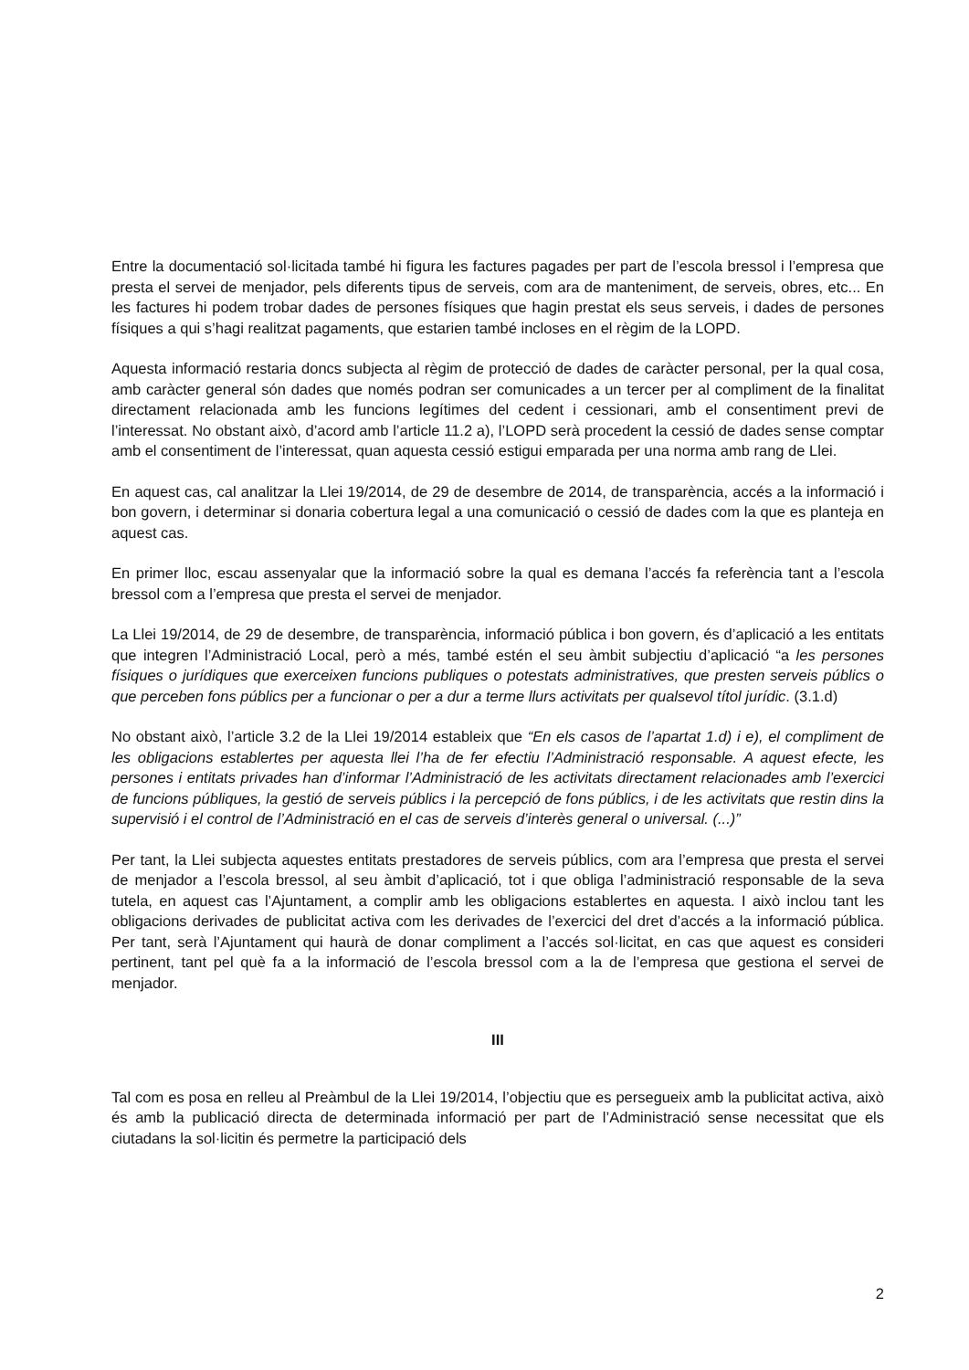Entre la documentació sol·licitada també hi figura les factures pagades per part de l’escola bressol i l’empresa que presta el servei de menjador, pels diferents tipus de serveis, com ara de manteniment, de serveis, obres, etc... En les factures hi podem trobar dades de persones físiques que hagin prestat els seus serveis, i dades de persones físiques a qui s’hagi realitzat pagaments, que estarien també incloses en el règim de la LOPD.
Aquesta informació restaria doncs subjecta al règim de protecció de dades de caràcter personal, per la qual cosa, amb caràcter general són dades que només podran ser comunicades a un tercer per al compliment de la finalitat directament relacionada amb les funcions legítimes del cedent i cessionari, amb el consentiment previ de l’interessat. No obstant això, d’acord amb l’article 11.2 a), l’LOPD serà procedent la cessió de dades sense comptar amb el consentiment de l’interessat, quan aquesta cessió estigui emparada per una norma amb rang de Llei.
En aquest cas, cal analitzar la Llei 19/2014, de 29 de desembre de 2014, de transparència, accés a la informació i bon govern, i determinar si donaria cobertura legal a una comunicació o cessió de dades com la que es planteja en aquest cas.
En primer lloc, escau assenyalar que la informació sobre la qual es demana l’accés fa referència tant a l’escola bressol com a l’empresa que presta el servei de menjador.
La Llei 19/2014, de 29 de desembre, de transparència, informació pública i bon govern, és d’aplicació a les entitats que integren l’Administració Local, però a més, també estén el seu àmbit subjectiu d’aplicació “a les persones físiques o jurídiques que exerceixen funcions publiques o potestats administratives, que presten serveis públics o que perceben fons públics per a funcionar o per a dur a terme llurs activitats per qualsevol títol jurídic. (3.1.d)
No obstant això, l’article 3.2 de la Llei 19/2014 estableix que “En els casos de l’apartat 1.d) i e), el compliment de les obligacions establertes per aquesta llei l’ha de fer efectiu l’Administració responsable. A aquest efecte, les persones i entitats privades han d’informar l’Administració de les activitats directament relacionades amb l’exercici de funcions públiques, la gestió de serveis públics i la percepció de fons públics, i de les activitats que restin dins la supervisió i el control de l’Administració en el cas de serveis d’interès general o universal. (...)”
Per tant, la Llei subjecta aquestes entitats prestadores de serveis públics, com ara l’empresa que presta el servei de menjador a l’escola bressol, al seu àmbit d’aplicació, tot i que obliga l’administració responsable de la seva tutela, en aquest cas l’Ajuntament, a complir amb les obligacions establertes en aquesta. I això inclou tant les obligacions derivades de publicitat activa com les derivades de l’exercici del dret d’accés a la informació pública. Per tant, serà l’Ajuntament qui haurà de donar compliment a l’accés sol·licitat, en cas que aquest es consideri pertinent, tant pel què fa a la informació de l’escola bressol com a la de l’empresa que gestiona el servei de menjador.
III
Tal com es posa en relleu al Preàmbul de la Llei 19/2014, l’objectiu que es persegueix amb la publicitat activa, això és amb la publicació directa de determinada informació per part de l’Administració sense necessitat que els ciutadans la sol·licitin és permetre la participació dels
2